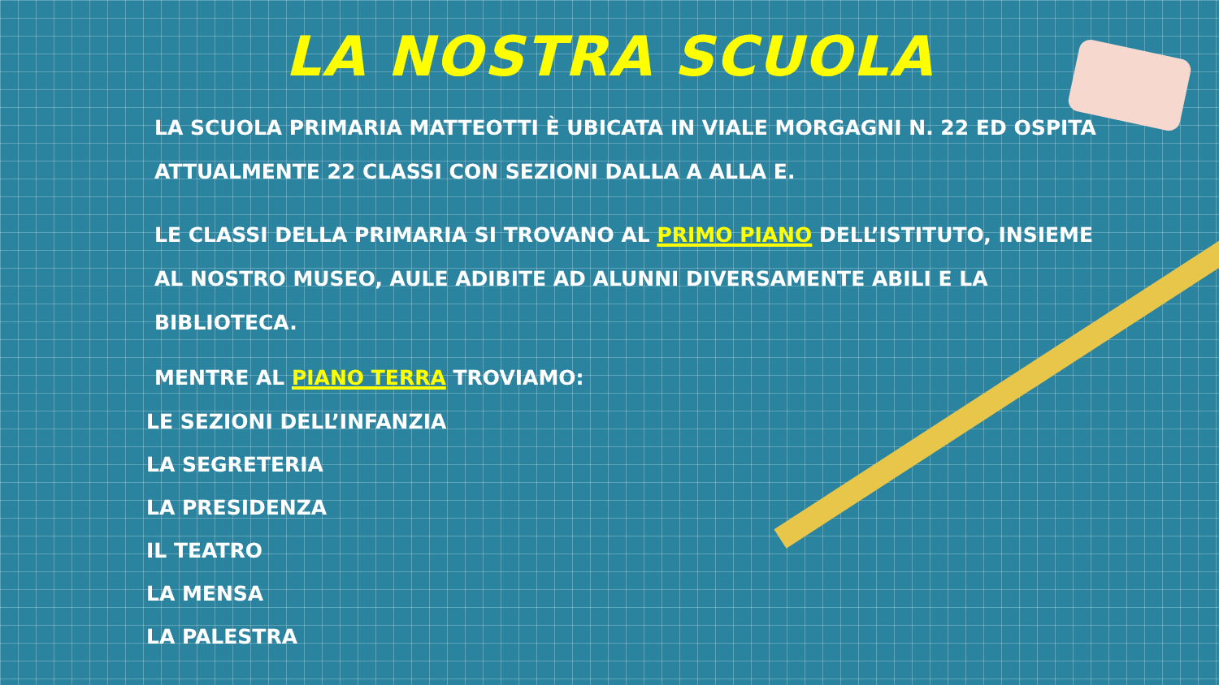LA NOSTRA SCUOLA
LA SCUOLA PRIMARIA MATTEOTTI È UBICATA IN VIALE MORGAGNI N. 22 ED OSPITA ATTUALMENTE 22 CLASSI CON SEZIONI DALLA A ALLA E.
LE CLASSI DELLA PRIMARIA SI TROVANO AL PRIMO PIANO DELL’ISTITUTO, INSIEME AL NOSTRO MUSEO, AULE ADIBITE AD ALUNNI DIVERSAMENTE ABILI E LA BIBLIOTECA.
MENTRE AL PIANO TERRA TROVIAMO:
LE SEZIONI DELL’INFANZIA
LA SEGRETERIA
LA PRESIDENZA
IL TEATRO
LA MENSA
LA PALESTRA